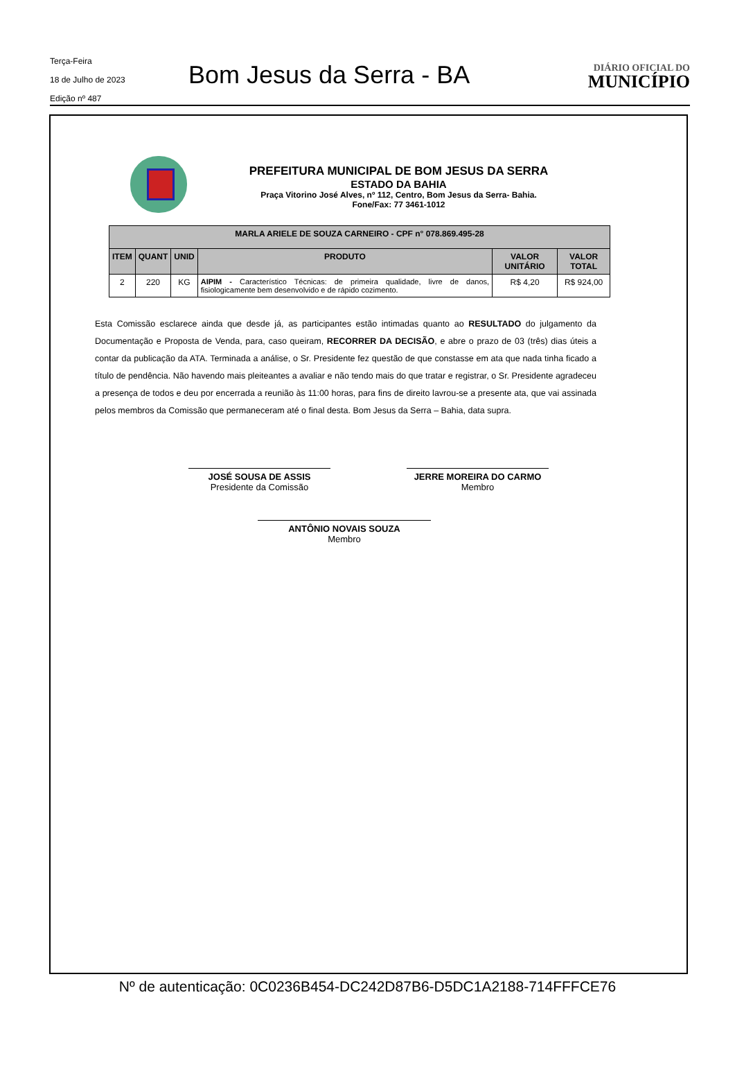Terça-Feira
18 de Julho de 2023
Edição nº 487
Bom Jesus da Serra - BA
DIÁRIO OFICIAL DO
MUNICÍPIO
PREFEITURA MUNICIPAL DE BOM JESUS DA SERRA
ESTADO DA BAHIA
Praça Vitorino José Alves, nº 112, Centro, Bom Jesus da Serra- Bahia.
Fone/Fax: 77 3461-1012
| MARLA ARIELE DE SOUZA CARNEIRO - CPF n° 078.869.495-28 | | | | | |
| --- | --- | --- | --- | --- | --- |
| ITEM | QUANT | UNID | PRODUTO | VALOR UNITÁRIO | VALOR TOTAL |
| 2 | 220 | KG | AIPIM - Característico Técnicas: de primeira qualidade, livre de danos, fisiologicamente bem desenvolvido e de rápido cozimento. | R$ 4,20 | R$ 924,00 |
Esta Comissão esclarece ainda que desde já, as participantes estão intimadas quanto ao RESULTADO do julgamento da Documentação e Proposta de Venda, para, caso queiram, RECORRER DA DECISÃO, e abre o prazo de 03 (três) dias úteis a contar da publicação da ATA. Terminada a análise, o Sr. Presidente fez questão de que constasse em ata que nada tinha ficado a título de pendência. Não havendo mais pleiteantes a avaliar e não tendo mais do que tratar e registrar, o Sr. Presidente agradeceu a presença de todos e deu por encerrada a reunião às 11:00 horas, para fins de direito lavrou-se a presente ata, que vai assinada pelos membros da Comissão que permaneceram até o final desta. Bom Jesus da Serra – Bahia, data supra.
JOSÉ SOUSA DE ASSIS
Presidente da Comissão
JERRE MOREIRA DO CARMO
Membro
ANTÔNIO NOVAIS SOUZA
Membro
Nº de autenticação: 0C0236B454-DC242D87B6-D5DC1A2188-714FFFCE76